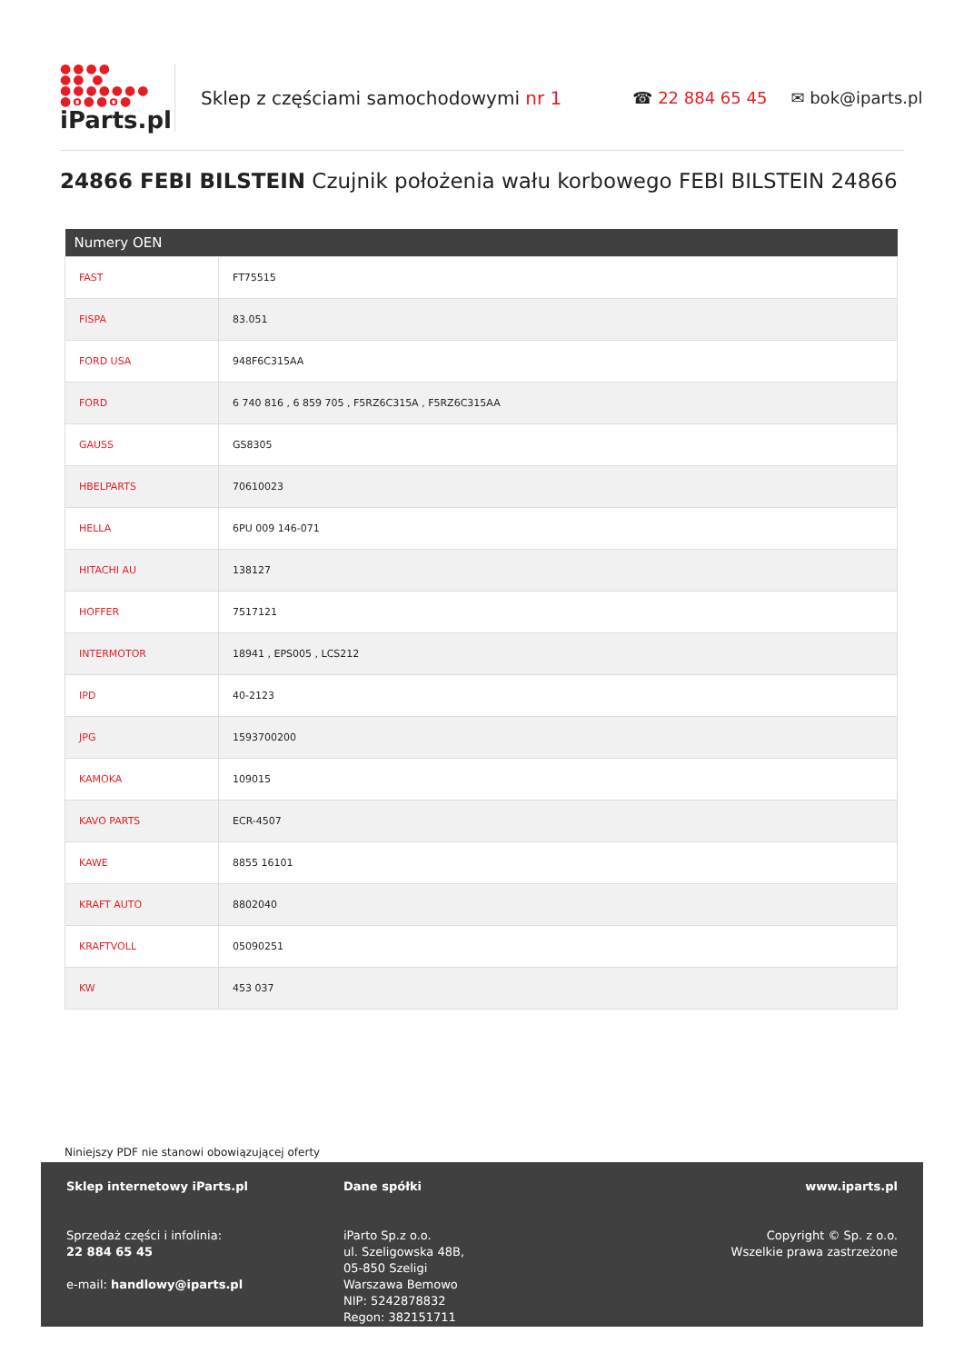●●●●
●● ●
●●●●●●●
●o●●o●
iParts.pl
Sklep z częściami samochodowymi nr 1 ☎ 22 884 65 45 ✉ bok@iparts.pl
24866 FEBI BILSTEIN Czujnik położenia wału korbowego FEBI BILSTEIN 24866
| Numery OEN | |
| --- | --- |
| FAST | FT75515 |
| FISPA | 83.051 |
| FORD USA | 948F6C315AA |
| FORD | 6 740 816 , 6 859 705 , F5RZ6C315A , F5RZ6C315AA |
| GAUSS | GS8305 |
| HBELPARTS | 70610023 |
| HELLA | 6PU 009 146-071 |
| HITACHI AU | 138127 |
| HOFFER | 7517121 |
| INTERMOTOR | 18941 , EPS005 , LCS212 |
| IPD | 40-2123 |
| JPG | 1593700200 |
| KAMOKA | 109015 |
| KAVO PARTS | ECR-4507 |
| KAWE | 8855 16101 |
| KRAFT AUTO | 8802040 |
| KRAFTVOLL | 05090251 |
| KW | 453 037 |
Niniejszy PDF nie stanowi obowiązującej oferty
Sklep internetowy iParts.pl
Sprzedaż części i infolinia:
22 884 65 45
e-mail: handlowy@iparts.pl
Dane spółki
iParto Sp.z o.o.
ul. Szeligowska 48B,
05-850 Szeligi
Warszawa Bemowo
NIP: 5242878832
Regon: 382151711
www.iparts.pl
Copyright © Sp. z o.o.
Wszelkie prawa zastrzeżone